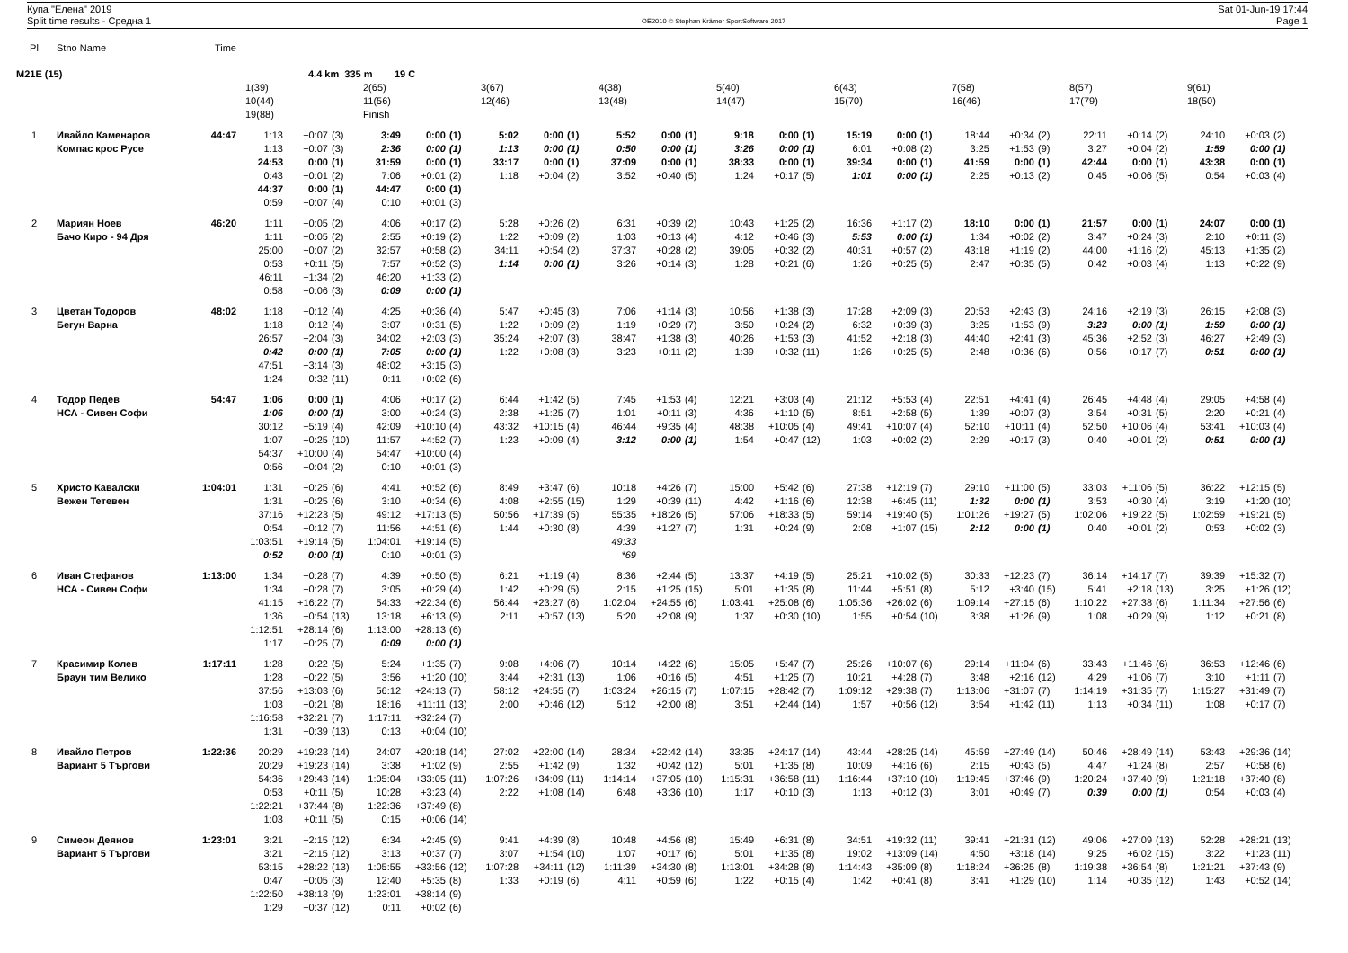Купа "Елена" 2019 Sat 01-Jun-19 17:44
Split time results - Средна 1 OE2010 © Stephan Krämer SportSoftware 2017 Page 1
| Pl | Stno Name | Time | | | | | | | | | | | | | | | | | | | | | | | | | | | |
| M21E (15) | | | 4.4 km 335 m 19 C | | | | | | | | | | | | | | | | | | | | | | | | | | |
| | | | 1(39) | | | 2(65) | | | 3(67) | | | 4(38) | | | 5(40) | | | 6(43) | | | 7(58) | | | 8(57) | | | 9(61) | | |
| | | | 10(44) | | | 11(56) | | | 12(46) | | | 13(48) | | | 14(47) | | | 15(70) | | | 16(46) | | | 17(79) | | | 18(50) | | |
| | | | 19(88) | | | Finish | | | | | | | | | | | | | | | | | | | | | | | |
| 1 | Ивайло Каменаров | 44:47 | 1:13 | +0:07 | (3) | 3:49 | 0:00 | (1) | 5:02 | 0:00 | (1) | 5:52 | 0:00 | (1) | 9:18 | 0:00 | (1) | 15:19 | 0:00 | (1) | 18:44 | +0:34 | (2) | 22:11 | +0:14 | (2) | 24:10 | +0:03 | (2) |
| | Компас крос Русе | | 1:13 | +0:07 | (3) | 2:36 | 0:00 | (1) | 1:13 | 0:00 | (1) | 0:50 | 0:00 | (1) | 3:26 | 0:00 | (1) | 6:01 | +0:08 | (2) | 3:25 | +1:53 | (9) | 3:27 | +0:04 | (2) | 1:59 | 0:00 | (1) |
| | | | 24:53 | 0:00 | (1) | 31:59 | 0:00 | (1) | 33:17 | 0:00 | (1) | 37:09 | 0:00 | (1) | 38:33 | 0:00 | (1) | 39:34 | 0:00 | (1) | 41:59 | 0:00 | (1) | 42:44 | 0:00 | (1) | 43:38 | 0:00 | (1) |
| | | | 0:43 | +0:01 | (2) | 7:06 | +0:01 | (2) | 1:18 | +0:04 | (2) | 3:52 | +0:40 | (5) | 1:24 | +0:17 | (5) | 1:01 | 0:00 | (1) | 2:25 | +0:13 | (2) | 0:45 | +0:06 | (5) | 0:54 | +0:03 | (4) |
| | | | 44:37 | 0:00 | (1) | 44:47 | 0:00 | (1) | | | | | | | | | | | | | | | | | | | | | |
| | | | 0:59 | +0:07 | (4) | 0:10 | +0:01 | (3) | | | | | | | | | | | | | | | | | | | | | |
| 2 | Мариян Ноев | 46:20 | 1:11 | +0:05 | (2) | 4:06 | +0:17 | (2) | 5:28 | +0:26 | (2) | 6:31 | +0:39 | (2) | 10:43 | +1:25 | (2) | 16:36 | +1:17 | (2) | 18:10 | 0:00 | (1) | 21:57 | 0:00 | (1) | 24:07 | 0:00 | (1) |
| | Бачо Киро - 94 Дря | | 1:11 | +0:05 | (2) | 2:55 | +0:19 | (2) | 1:22 | +0:09 | (2) | 1:03 | +0:13 | (4) | 4:12 | +0:46 | (3) | 5:53 | 0:00 | (1) | 1:34 | +0:02 | (2) | 3:47 | +0:24 | (3) | 2:10 | +0:11 | (3) |
| | | | 25:00 | +0:07 | (2) | 32:57 | +0:58 | (2) | 34:11 | +0:54 | (2) | 37:37 | +0:28 | (2) | 39:05 | +0:32 | (2) | 40:31 | +0:57 | (2) | 43:18 | +1:19 | (2) | 44:00 | +1:16 | (2) | 45:13 | +1:35 | (2) |
| | | | 0:53 | +0:11 | (5) | 7:57 | +0:52 | (3) | 1:14 | 0:00 | (1) | 3:26 | +0:14 | (3) | 1:28 | +0:21 | (6) | 1:26 | +0:25 | (5) | 2:47 | +0:35 | (5) | 0:42 | +0:03 | (4) | 1:13 | +0:22 | (9) |
| | | | 46:11 | +1:34 | (2) | 46:20 | +1:33 | (2) | | | | | | | | | | | | | | | | | | | | | |
| | | | 0:58 | +0:06 | (3) | 0:09 | 0:00 | (1) | | | | | | | | | | | | | | | | | | | | | |
| 3 | Цветан Тодоров | 48:02 | 1:18 | +0:12 | (4) | 4:25 | +0:36 | (4) | 5:47 | +0:45 | (3) | 7:06 | +1:14 | (3) | 10:56 | +1:38 | (3) | 17:28 | +2:09 | (3) | 20:53 | +2:43 | (3) | 24:16 | +2:19 | (3) | 26:15 | +2:08 | (3) |
| | Бегун Варна | | 1:18 | +0:12 | (4) | 3:07 | +0:31 | (5) | 1:22 | +0:09 | (2) | 1:19 | +0:29 | (7) | 3:50 | +0:24 | (2) | 6:32 | +0:39 | (3) | 3:25 | +1:53 | (9) | 3:23 | 0:00 | (1) | 1:59 | 0:00 | (1) |
| | | | 26:57 | +2:04 | (3) | 34:02 | +2:03 | (3) | 35:24 | +2:07 | (3) | 38:47 | +1:38 | (3) | 40:26 | +1:53 | (3) | 41:52 | +2:18 | (3) | 44:40 | +2:41 | (3) | 45:36 | +2:52 | (3) | 46:27 | +2:49 | (3) |
| | | | 0:42 | 0:00 | (1) | 7:05 | 0:00 | (1) | 1:22 | +0:08 | (3) | 3:23 | +0:11 | (2) | 1:39 | +0:32 | (11) | 1:26 | +0:25 | (5) | 2:48 | +0:36 | (6) | 0:56 | +0:17 | (7) | 0:51 | 0:00 | (1) |
| | | | 47:51 | +3:14 | (3) | 48:02 | +3:15 | (3) | | | | | | | | | | | | | | | | | | | | | |
| | | | 1:24 | +0:32 | (11) | 0:11 | +0:02 | (6) | | | | | | | | | | | | | | | | | | | | | |
| 4 | Тодор Педев | 54:47 | 1:06 | 0:00 | (1) | 4:06 | +0:17 | (2) | 6:44 | +1:42 | (5) | 7:45 | +1:53 | (4) | 12:21 | +3:03 | (4) | 21:12 | +5:53 | (4) | 22:51 | +4:41 | (4) | 26:45 | +4:48 | (4) | 29:05 | +4:58 | (4) |
| | НСА - Сивен Софи | | 1:06 | 0:00 | (1) | 3:00 | +0:24 | (3) | 2:38 | +1:25 | (7) | 1:01 | +0:11 | (3) | 4:36 | +1:10 | (5) | 8:51 | +2:58 | (5) | 1:39 | +0:07 | (3) | 3:54 | +0:31 | (5) | 2:20 | +0:21 | (4) |
| | | | 30:12 | +5:19 | (4) | 42:09 | +10:10 | (4) | 43:32 | +10:15 | (4) | 46:44 | +9:35 | (4) | 48:38 | +10:05 | (4) | 49:41 | +10:07 | (4) | 52:10 | +10:11 | (4) | 52:50 | +10:06 | (4) | 53:41 | +10:03 | (4) |
| | | | 1:07 | +0:25 | (10) | 11:57 | +4:52 | (7) | 1:23 | +0:09 | (4) | 3:12 | 0:00 | (1) | 1:54 | +0:47 | (12) | 1:03 | +0:02 | (2) | 2:29 | +0:17 | (3) | 0:40 | +0:01 | (2) | 0:51 | 0:00 | (1) |
| | | | 54:37 | +10:00 | (4) | 54:47 | +10:00 | (4) | | | | | | | | | | | | | | | | | | | | | |
| | | | 0:56 | +0:04 | (2) | 0:10 | +0:01 | (3) | | | | | | | | | | | | | | | | | | | | | |
| 5 | Христо Кавалски | 1:04:01 | 1:31 | +0:25 | (6) | 4:41 | +0:52 | (6) | 8:49 | +3:47 | (6) | 10:18 | +4:26 | (7) | 15:00 | +5:42 | (6) | 27:38 | +12:19 | (7) | 29:10 | +11:00 | (5) | 33:03 | +11:06 | (5) | 36:22 | +12:15 | (5) |
| | Вежен Тетевен | | 1:31 | +0:25 | (6) | 3:10 | +0:34 | (6) | 4:08 | +2:55 | (15) | 1:29 | +0:39 | (11) | 4:42 | +1:16 | (6) | 12:38 | +6:45 | (11) | 1:32 | 0:00 | (1) | 3:53 | +0:30 | (4) | 3:19 | +1:20 | (10) |
| | | | 37:16 | +12:23 | (5) | 49:12 | +17:13 | (5) | 50:56 | +17:39 | (5) | 55:35 | +18:26 | (5) | 57:06 | +18:33 | (5) | 59:14 | +19:40 | (5) | 1:01:26 | +19:27 | (5) | 1:02:06 | +19:22 | (5) | 1:02:59 | +19:21 | (5) |
| | | | 0:54 | +0:12 | (7) | 11:56 | +4:51 | (6) | 1:44 | +0:30 | (8) | 4:39 | +1:27 | (7) | 1:31 | +0:24 | (9) | 2:08 | +1:07 | (15) | 2:12 | 0:00 | (1) | 0:40 | +0:01 | (2) | 0:53 | +0:02 | (3) |
| | | | 1:03:51 | +19:14 | (5) | 1:04:01 | +19:14 | (5) | | | | 49:33 | | | | | | | | | | | | | | | | | |
| | | | 0:52 | 0:00 | (1) | 0:10 | +0:01 | (3) | | | | *69 | | | | | | | | | | | | | | | | | |
| 6 | Иван Стефанов | 1:13:00 | 1:34 | +0:28 | (7) | 4:39 | +0:50 | (5) | 6:21 | +1:19 | (4) | 8:36 | +2:44 | (5) | 13:37 | +4:19 | (5) | 25:21 | +10:02 | (5) | 30:33 | +12:23 | (7) | 36:14 | +14:17 | (7) | 39:39 | +15:32 | (7) |
| | НСА - Сивен Софи | | 1:34 | +0:28 | (7) | 3:05 | +0:29 | (4) | 1:42 | +0:29 | (5) | 2:15 | +1:25 | (15) | 5:01 | +1:35 | (8) | 11:44 | +5:51 | (8) | 5:12 | +3:40 | (15) | 5:41 | +2:18 | (13) | 3:25 | +1:26 | (12) |
| | | | 41:15 | +16:22 | (7) | 54:33 | +22:34 | (6) | 56:44 | +23:27 | (6) | 1:02:04 | +24:55 | (6) | 1:03:41 | +25:08 | (6) | 1:05:36 | +26:02 | (6) | 1:09:14 | +27:15 | (6) | 1:10:22 | +27:38 | (6) | 1:11:34 | +27:56 | (6) |
| | | | 1:36 | +0:54 | (13) | 13:18 | +6:13 | (9) | 2:11 | +0:57 | (13) | 5:20 | +2:08 | (9) | 1:37 | +0:30 | (10) | 1:55 | +0:54 | (10) | 3:38 | +1:26 | (9) | 1:08 | +0:29 | (9) | 1:12 | +0:21 | (8) |
| | | | 1:12:51 | +28:14 | (6) | 1:13:00 | +28:13 | (6) | | | | | | | | | | | | | | | | | | | | | |
| | | | 1:17 | +0:25 | (7) | 0:09 | 0:00 | (1) | | | | | | | | | | | | | | | | | | | | | |
| 7 | Красимир Колев | 1:17:11 | 1:28 | +0:22 | (5) | 5:24 | +1:35 | (7) | 9:08 | +4:06 | (7) | 10:14 | +4:22 | (6) | 15:05 | +5:47 | (7) | 25:26 | +10:07 | (6) | 29:14 | +11:04 | (6) | 33:43 | +11:46 | (6) | 36:53 | +12:46 | (6) |
| | Браун тим Велико | | 1:28 | +0:22 | (5) | 3:56 | +1:20 | (10) | 3:44 | +2:31 | (13) | 1:06 | +0:16 | (5) | 4:51 | +1:25 | (7) | 10:21 | +4:28 | (7) | 3:48 | +2:16 | (12) | 4:29 | +1:06 | (7) | 3:10 | +1:11 | (7) |
| | | | 37:56 | +13:03 | (6) | 56:12 | +24:13 | (7) | 58:12 | +24:55 | (7) | 1:03:24 | +26:15 | (7) | 1:07:15 | +28:42 | (7) | 1:09:12 | +29:38 | (7) | 1:13:06 | +31:07 | (7) | 1:14:19 | +31:35 | (7) | 1:15:27 | +31:49 | (7) |
| | | | 1:03 | +0:21 | (8) | 18:16 | +11:11 | (13) | 2:00 | +0:46 | (12) | 5:12 | +2:00 | (8) | 3:51 | +2:44 | (14) | 1:57 | +0:56 | (12) | 3:54 | +1:42 | (11) | 1:13 | +0:34 | (11) | 1:08 | +0:17 | (7) |
| | | | 1:16:58 | +32:21 | (7) | 1:17:11 | +32:24 | (7) | | | | | | | | | | | | | | | | | | | | | |
| | | | 1:31 | +0:39 | (13) | 0:13 | +0:04 | (10) | | | | | | | | | | | | | | | | | | | | | |
| 8 | Ивайло Петров | 1:22:36 | 20:29 | +19:23 | (14) | 24:07 | +20:18 | (14) | 27:02 | +22:00 | (14) | 28:34 | +22:42 | (14) | 33:35 | +24:17 | (14) | 43:44 | +28:25 | (14) | 45:59 | +27:49 | (14) | 50:46 | +28:49 | (14) | 53:43 | +29:36 | (14) |
| | Вариант 5 Търгови | | 20:29 | +19:23 | (14) | 3:38 | +1:02 | (9) | 2:55 | +1:42 | (9) | 1:32 | +0:42 | (12) | 5:01 | +1:35 | (8) | 10:09 | +4:16 | (6) | 2:15 | +0:43 | (5) | 4:47 | +1:24 | (8) | 2:57 | +0:58 | (6) |
| | | | 54:36 | +29:43 | (14) | 1:05:04 | +33:05 | (11) | 1:07:26 | +34:09 | (11) | 1:14:14 | +37:05 | (10) | 1:15:31 | +36:58 | (11) | 1:16:44 | +37:10 | (10) | 1:19:45 | +37:46 | (9) | 1:20:24 | +37:40 | (9) | 1:21:18 | +37:40 | (8) |
| | | | 0:53 | +0:11 | (5) | 10:28 | +3:23 | (4) | 2:22 | +1:08 | (14) | 6:48 | +3:36 | (10) | 1:17 | +0:10 | (3) | 1:13 | +0:12 | (3) | 3:01 | +0:49 | (7) | 0:39 | 0:00 | (1) | 0:54 | +0:03 | (4) |
| | | | 1:22:21 | +37:44 | (8) | 1:22:36 | +37:49 | (8) | | | | | | | | | | | | | | | | | | | | | |
| | | | 1:03 | +0:11 | (5) | 0:15 | +0:06 | (14) | | | | | | | | | | | | | | | | | | | | | |
| 9 | Симеон Деянов | 1:23:01 | 3:21 | +2:15 | (12) | 6:34 | +2:45 | (9) | 9:41 | +4:39 | (8) | 10:48 | +4:56 | (8) | 15:49 | +6:31 | (8) | 34:51 | +19:32 | (11) | 39:41 | +21:31 | (12) | 49:06 | +27:09 | (13) | 52:28 | +28:21 | (13) |
| | Вариант 5 Търгови | | 3:21 | +2:15 | (12) | 3:13 | +0:37 | (7) | 3:07 | +1:54 | (10) | 1:07 | +0:17 | (6) | 5:01 | +1:35 | (8) | 19:02 | +13:09 | (14) | 4:50 | +3:18 | (14) | 9:25 | +6:02 | (15) | 3:22 | +1:23 | (11) |
| | | | 53:15 | +28:22 | (13) | 1:05:55 | +33:56 | (12) | 1:07:28 | +34:11 | (12) | 1:11:39 | +34:30 | (8) | 1:13:01 | +34:28 | (8) | 1:14:43 | +35:09 | (8) | 1:18:24 | +36:25 | (8) | 1:19:38 | +36:54 | (8) | 1:21:21 | +37:43 | (9) |
| | | | 0:47 | +0:05 | (3) | 12:40 | +5:35 | (8) | 1:33 | +0:19 | (6) | 4:11 | +0:59 | (6) | 1:22 | +0:15 | (4) | 1:42 | +0:41 | (8) | 3:41 | +1:29 | (10) | 1:14 | +0:35 | (12) | 1:43 | +0:52 | (14) |
| | | | 1:22:50 | +38:13 | (9) | 1:23:01 | +38:14 | (9) | | | | | | | | | | | | | | | | | | | | | |
| | | | 1:29 | +0:37 | (12) | 0:11 | +0:02 | (6) | | | | | | | | | | | | | | | | | | | | | |